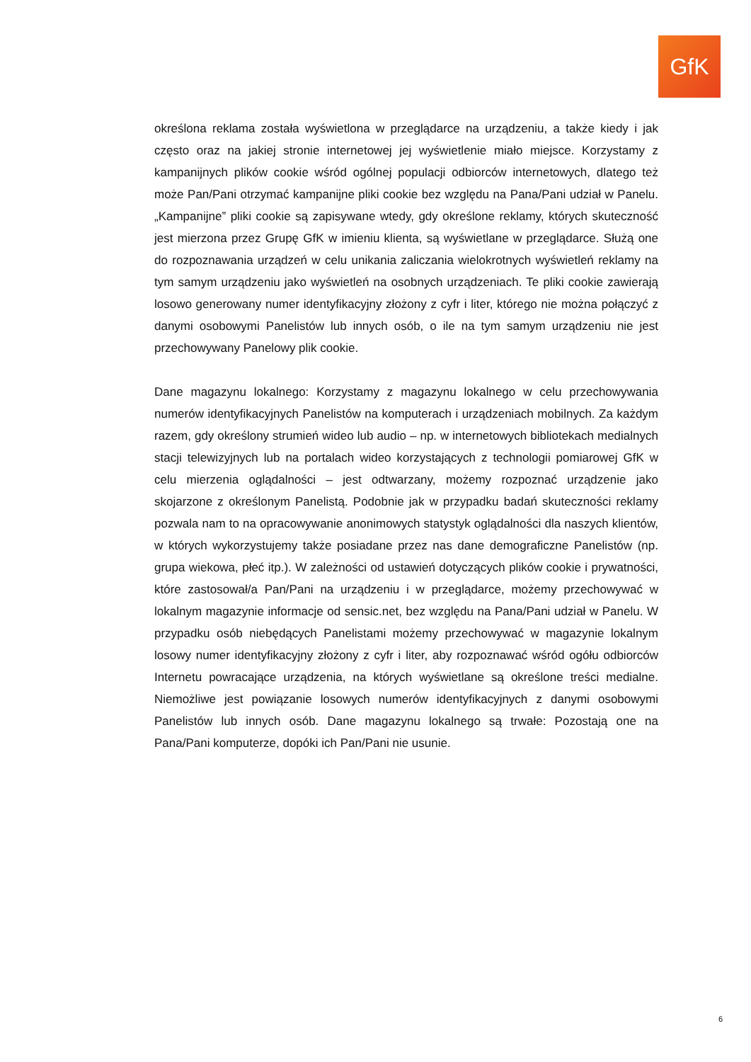GfK
określona reklama została wyświetlona w przeglądarce na urządzeniu, a także kiedy i jak często oraz na jakiej stronie internetowej jej wyświetlenie miało miejsce. Korzystamy z kampanijnych plików cookie wśród ogólnej populacji odbiorców internetowych, dlatego też może Pan/Pani otrzymać kampanijne pliki cookie bez względu na Pana/Pani udział w Panelu. „Kampanijne” pliki cookie są zapisywane wtedy, gdy określone reklamy, których skuteczność jest mierzona przez Grupę GfK w imieniu klienta, są wyświetlane w przeglądarce. Służą one do rozpoznawania urządzeń w celu unikania zaliczania wielokrotnych wyświetleń reklamy na tym samym urządzeniu jako wyświetleń na osobnych urządzeniach. Te pliki cookie zawierają losowo generowany numer identyfikacyjny złożony z cyfr i liter, którego nie można połączyć z danymi osobowymi Panelistów lub innych osób, o ile na tym samym urządzeniu nie jest przechowywany Panelowy plik cookie.
Dane magazynu lokalnego: Korzystamy z magazynu lokalnego w celu przechowywania numerów identyfikacyjnych Panelistów na komputerach i urządzeniach mobilnych. Za każdym razem, gdy określony strumień wideo lub audio – np. w internetowych bibliotekach medialnych stacji telewizyjnych lub na portalach wideo korzystających z technologii pomiarowej GfK w celu mierzenia oglądalności – jest odtwarzany, możemy rozpoznać urządzenie jako skojarzone z określonym Panelistą. Podobnie jak w przypadku badań skuteczności reklamy pozwala nam to na opracowywanie anonimowych statystyk oglądalności dla naszych klientów, w których wykorzystujemy także posiadane przez nas dane demograficzne Panelistów (np. grupa wiekowa, płeć itp.). W zależności od ustawień dotyczących plików cookie i prywatności, które zastosował/a Pan/Pani na urządzeniu i w przeglądarce, możemy przechowywać w lokalnym magazynie informacje od sensic.net, bez względu na Pana/Pani udział w Panelu. W przypadku osób niebędących Panelistami możemy przechowywać w magazynie lokalnym losowy numer identyfikacyjny złożony z cyfr i liter, aby rozpoznawać wśród ogółu odbiorców Internetu powracające urządzenia, na których wyświetlane są określone treści medialne. Niemożliwe jest powiązanie losowych numerów identyfikacyjnych z danymi osobowymi Panelistów lub innych osób. Dane magazynu lokalnego są trwałe: Pozostają one na Pana/Pani komputerze, dopóki ich Pan/Pani nie usunie.
6